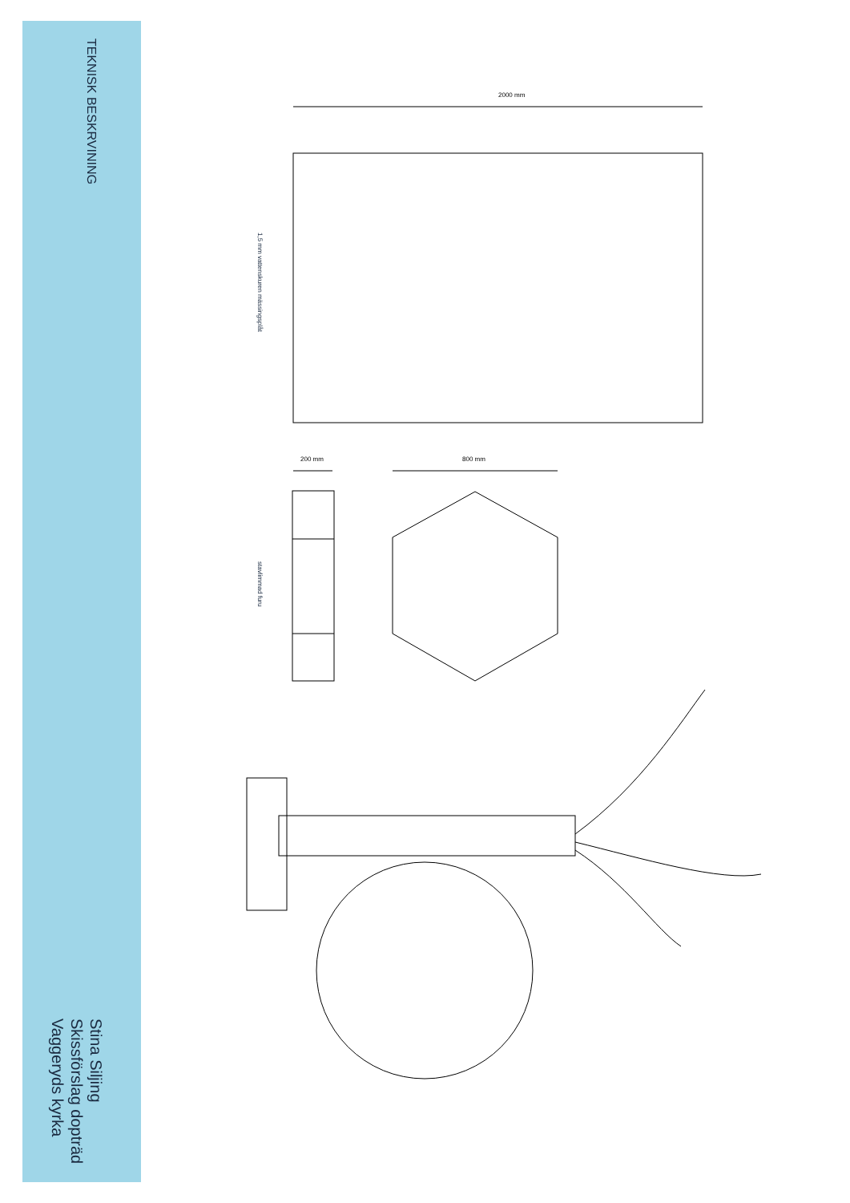TEKNISK BESKRVINING
Stina Siljing
Skissförslag dopträd
Vaggeryds kyrka
2000 mm
200 mm 800 mm
1,5 mm vattenskuren mässingsplåt
stavlimmad furu